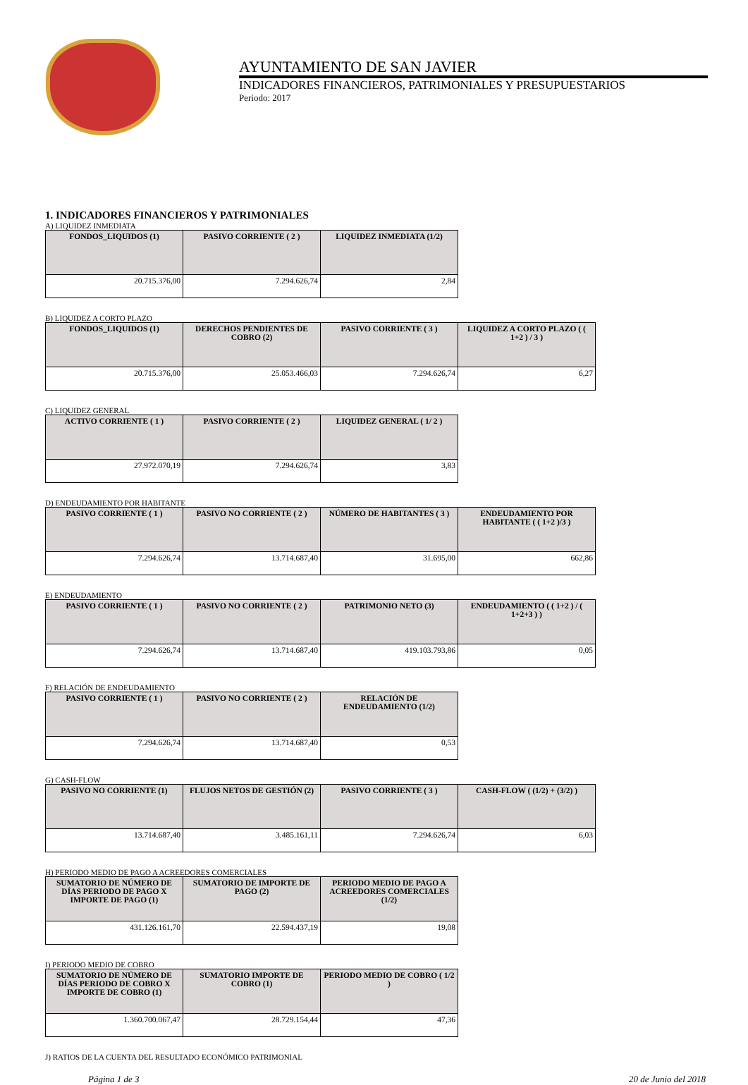AYUNTAMIENTO DE SAN JAVIER
INDICADORES FINANCIEROS, PATRIMONIALES Y PRESUPUESTARIOS
Periodo: 2017
1. INDICADORES FINANCIEROS Y PATRIMONIALES
A) LIQUIDEZ INMEDIATA
| FONDOS_LIQUIDOS (1) | PASIVO CORRIENTE ( 2 ) | LIQUIDEZ INMEDIATA (1/2) |
| --- | --- | --- |
| 20.715.376,00 | 7.294.626,74 | 2,84 |
B) LIQUIDEZ A CORTO PLAZO
| FONDOS_LIQUIDOS (1) | DERECHOS PENDIENTES DE COBRO (2) | PASIVO CORRIENTE ( 3 ) | LIQUIDEZ A CORTO PLAZO ( ( 1+2 ) / 3 ) |
| --- | --- | --- | --- |
| 20.715.376,00 | 25.053.466,03 | 7.294.626,74 | 6,27 |
C) LIQUIDEZ GENERAL
| ACTIVO CORRIENTE ( 1 ) | PASIVO CORRIENTE ( 2 ) | LIQUIDEZ GENERAL ( 1/ 2 ) |
| --- | --- | --- |
| 27.972.070,19 | 7.294.626,74 | 3,83 |
D) ENDEUDAMIENTO POR HABITANTE
| PASIVO CORRIENTE ( 1 ) | PASIVO NO CORRIENTE ( 2 ) | NÚMERO DE HABITANTES ( 3 ) | ENDEUDAMIENTO POR HABITANTE ( ( 1+2 )/3 ) |
| --- | --- | --- | --- |
| 7.294.626,74 | 13.714.687,40 | 31.695,00 | 662,86 |
E) ENDEUDAMIENTO
| PASIVO CORRIENTE ( 1 ) | PASIVO NO CORRIENTE ( 2 ) | PATRIMONIO NETO (3) | ENDEUDAMIENTO ( ( 1+2 ) / ( 1+2+3 ) ) |
| --- | --- | --- | --- |
| 7.294.626,74 | 13.714.687,40 | 419.103.793,86 | 0,05 |
F) RELACIÓN DE ENDEUDAMIENTO
| PASIVO CORRIENTE ( 1 ) | PASIVO NO CORRIENTE ( 2 ) | RELACIÓN DE ENDEUDAMIENTO (1/2) |
| --- | --- | --- |
| 7.294.626,74 | 13.714.687,40 | 0,53 |
G) CASH-FLOW
| PASIVO NO CORRIENTE (1) | FLUJOS NETOS DE GESTIÓN (2) | PASIVO CORRIENTE ( 3 ) | CASH-FLOW ( (1/2) + (3/2) ) |
| --- | --- | --- | --- |
| 13.714.687,40 | 3.485.161,11 | 7.294.626,74 | 6,03 |
H) PERIODO MEDIO DE PAGO A ACREEDORES COMERCIALES
| SUMATORIO DE NÚMERO DE DÍAS PERIODO DE PAGO X IMPORTE DE PAGO (1) | SUMATORIO DE IMPORTE DE PAGO (2) | PERIODO MEDIO DE PAGO A ACREEDORES COMERCIALES (1/2) |
| --- | --- | --- |
| 431.126.161,70 | 22.594.437,19 | 19,08 |
I) PERIODO MEDIO DE COBRO
| SUMATORIO DE NÚMERO DE DÍAS PERIODO DE COBRO X IMPORTE DE COBRO (1) | SUMATORIO IMPORTE DE COBRO (1) | PERIODO MEDIO DE COBRO ( 1/2 ) |
| --- | --- | --- |
| 1.360.700.067,47 | 28.729.154,44 | 47,36 |
J) RATIOS DE LA CUENTA DEL RESULTADO ECONÓMICO PATRIMONIAL
Página 1 de 3 20 de Junio del 2018